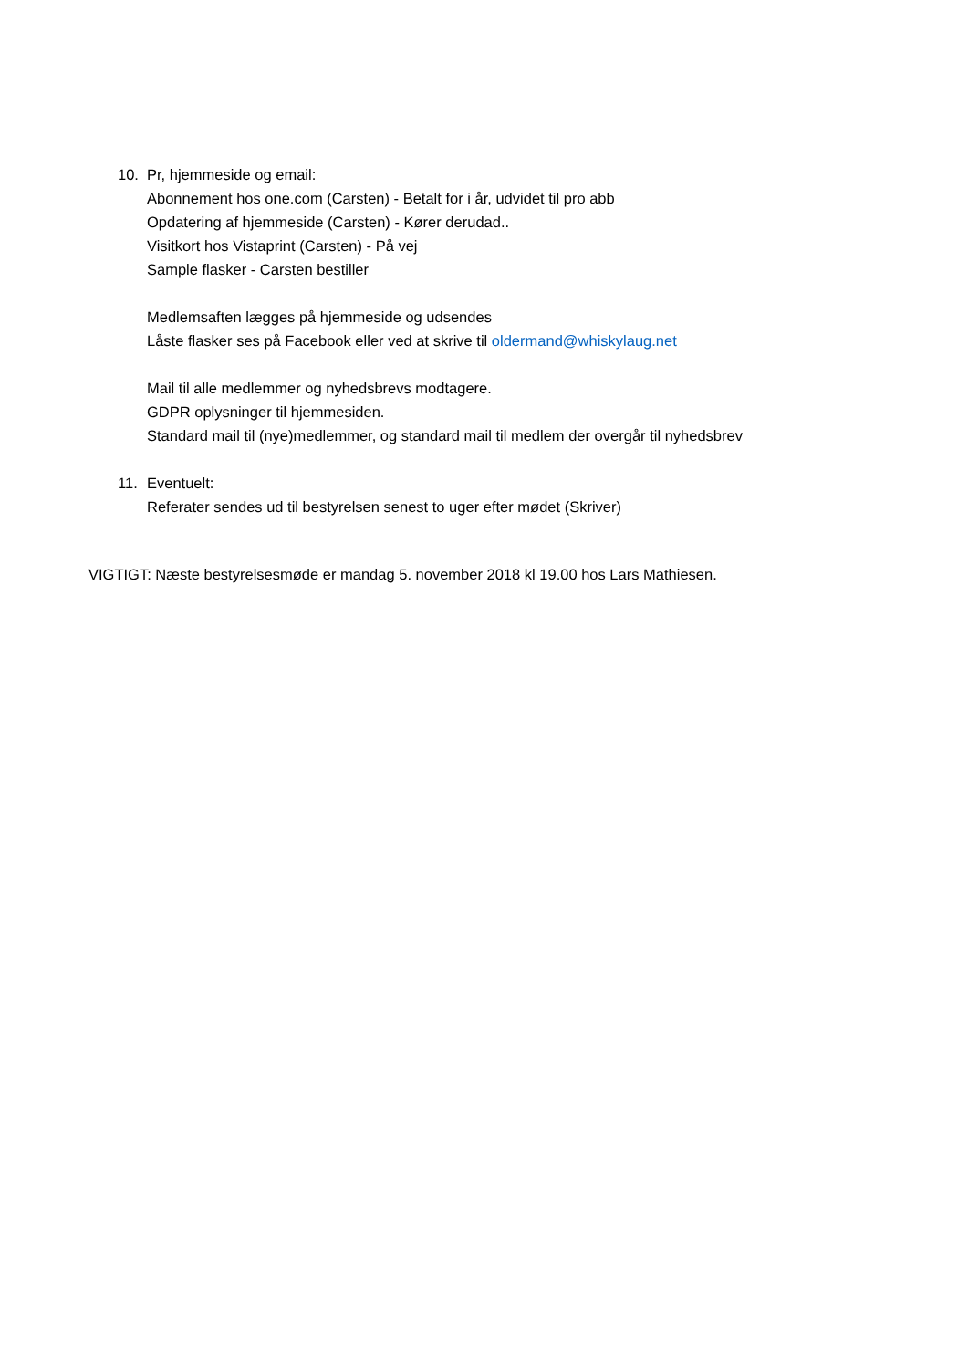10. Pr, hjemmeside og email:
Abonnement hos one.com (Carsten) - Betalt for i år, udvidet til pro abb
Opdatering af hjemmeside (Carsten) - Kører derudad..
Visitkort hos Vistaprint (Carsten) - På vej
Sample flasker - Carsten bestiller
Medlemsaften lægges på hjemmeside og udsendes
Låste flasker ses på Facebook eller ved at skrive til oldermand@whiskylaug.net
Mail til alle medlemmer og nyhedsbrevs modtagere.
GDPR oplysninger til hjemmesiden.
Standard mail til (nye)medlemmer, og standard mail til medlem der overgår til nyhedsbrev
11. Eventuelt:
Referater sendes ud til bestyrelsen senest to uger efter mødet (Skriver)
VIGTIGT: Næste bestyrelsesmøde er mandag 5. november 2018 kl 19.00 hos Lars Mathiesen.